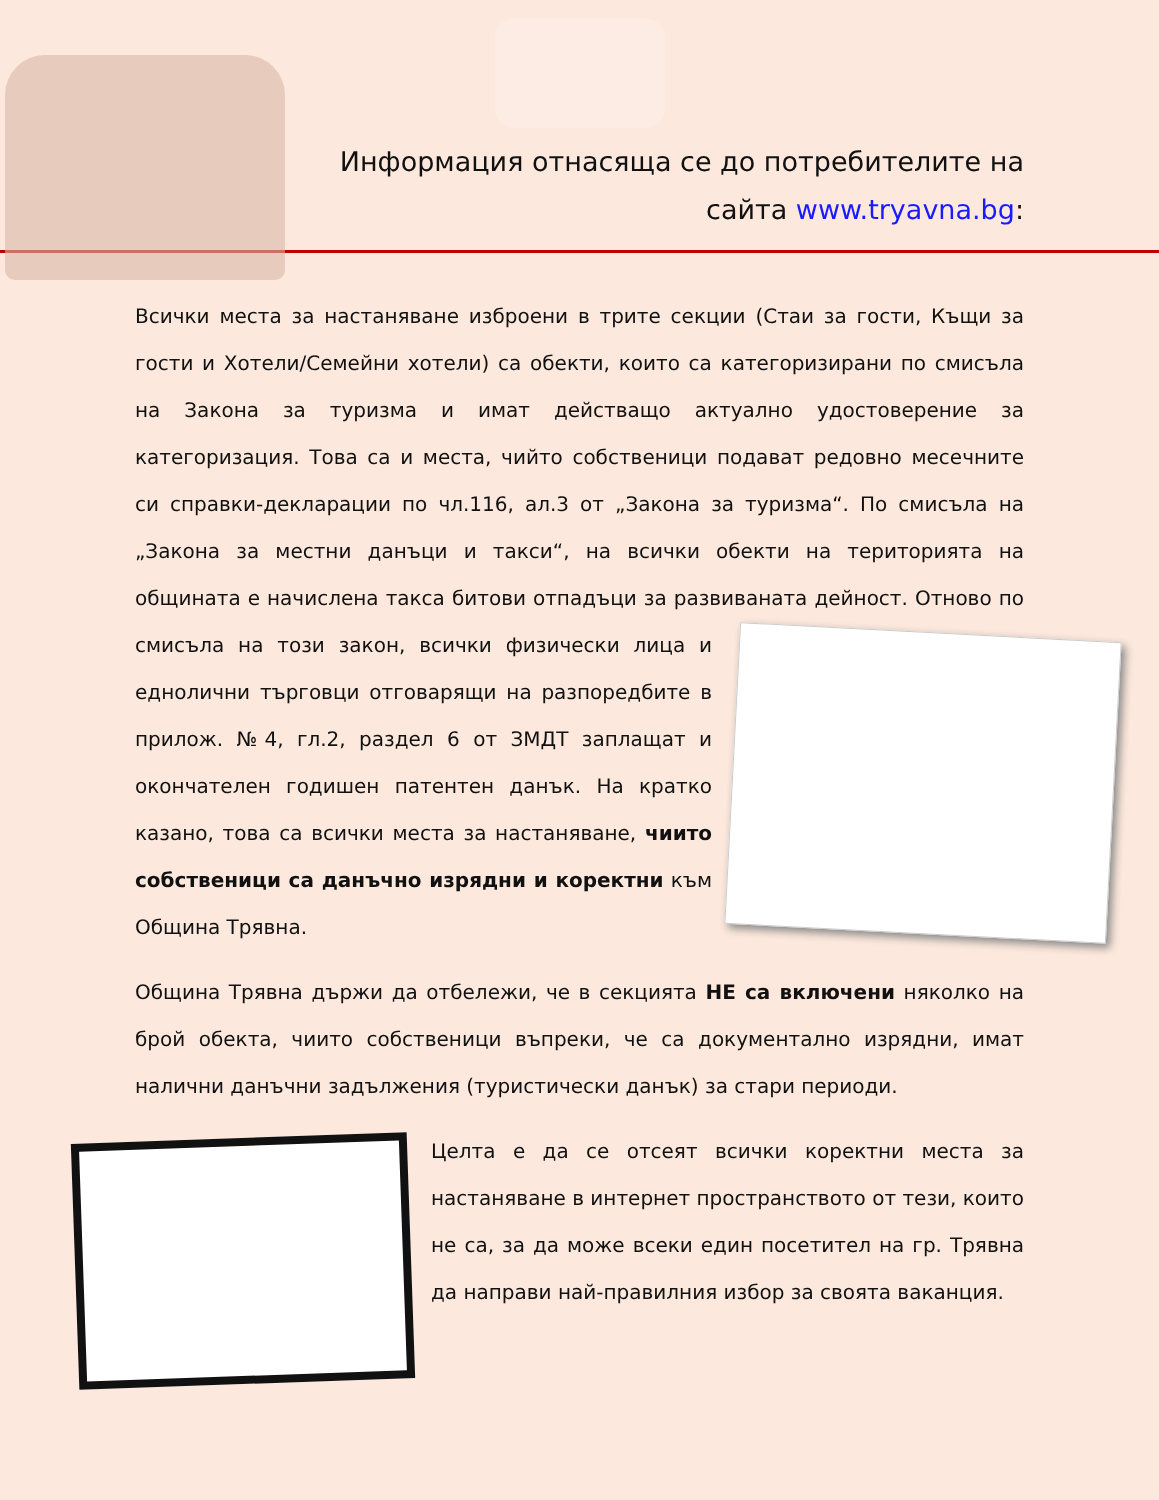Информация отнасяща се до потребителите на сайта www.tryavna.bg:
Всички места за настаняване изброени в трите секции (Стаи за гости, Къщи за гости и Хотели/Семейни хотели) са обекти, които са категоризирани по смисъла на Закона за туризма и имат действащо актуално удостоверение за категоризация. Това са и места, чийто собственици подават редовно месечните си справки-декларации по чл.116, ал.3 от „Закона за туризма“. По смисъла на „Закона за местни данъци и такси“, на всички обекти на територията на общината е начислена такса битови отпадъци за развиваната дейност. Отново по смисъла на този закон, всички физически лица и еднолични търговци отговарящи на разпоредбите в прилож. №4, гл.2, раздел 6 от ЗМДТ заплащат и окончателен годишен патентен данък. На кратко казано, това са всички места за настаняване, чиито собственици са данъчно изрядни и коректни към Община Трявна.
Община Трявна държи да отбележи, че в секцията НЕ са включени няколко на брой обекта, чиито собственици въпреки, че са документално изрядни, имат налични данъчни задължения (туристически данък) за стари периоди.
Целта е да се отсеят всички коректни места за настаняване в интернет пространството от тези, които не са, за да може всеки един посетител на гр. Трявна да направи най-правилния избор за своята ваканция.